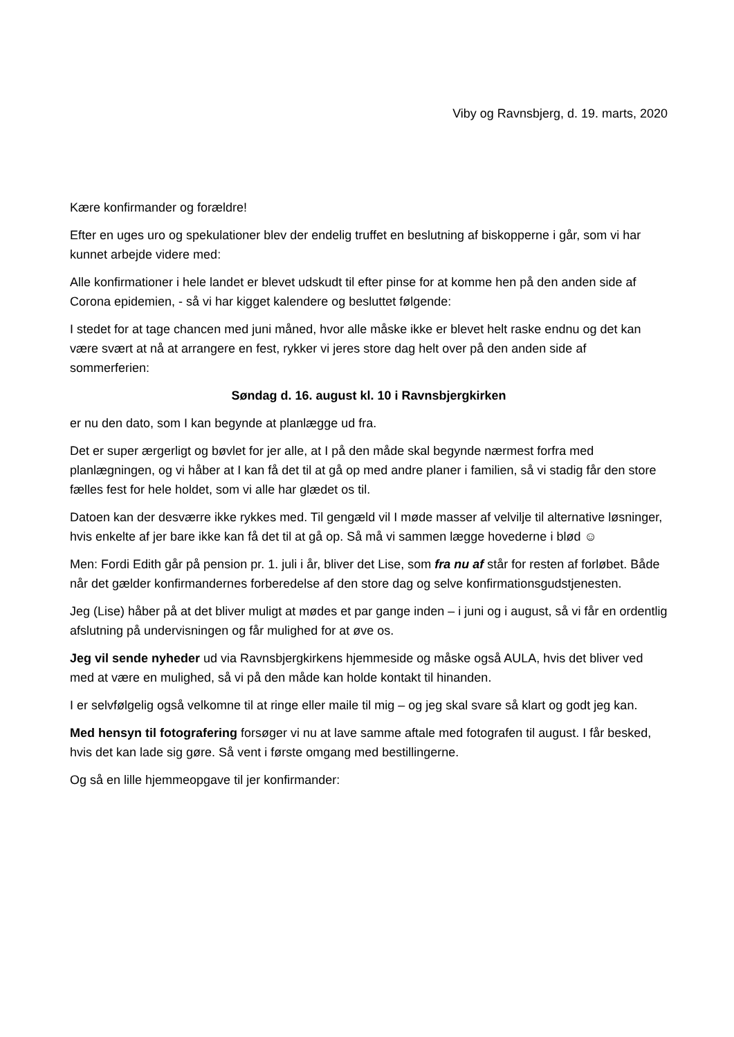Viby og Ravnsbjerg, d. 19. marts, 2020
Kære konfirmander og forældre!
Efter en uges uro og spekulationer blev der endelig truffet en beslutning af biskopperne i går, som vi har kunnet arbejde videre med:
Alle konfirmationer i hele landet er blevet udskudt til efter pinse for at komme hen på den anden side af Corona epidemien, - så vi har kigget kalendere og besluttet følgende:
I stedet for at tage chancen med juni måned, hvor alle måske ikke er blevet helt raske endnu og det kan være svært at nå at arrangere en fest, rykker vi jeres store dag helt over på den anden side af sommerferien:
Søndag d. 16. august kl. 10 i Ravnsbjergkirken
er nu den dato, som I kan begynde at planlægge ud fra.
Det er super ærgerligt og bøvlet for jer alle, at I på den måde skal begynde nærmest forfra med planlægningen, og vi håber at I kan få det til at gå op med andre planer i familien, så vi stadig får den store fælles fest for hele holdet, som vi alle har glædet os til.
Datoen kan der desværre ikke rykkes med. Til gengæld vil I møde masser af velvilje til alternative løsninger, hvis enkelte af jer bare ikke kan få det til at gå op. Så må vi sammen lægge hovederne i blød ☺
Men: Fordi Edith går på pension pr. 1. juli i år, bliver det Lise, som fra nu af står for resten af forløbet. Både når det gælder konfirmandernes forberedelse af den store dag og selve konfirmationsgudstjenesten.
Jeg (Lise) håber på at det bliver muligt at mødes et par gange inden – i juni og i august, så vi får en ordentlig afslutning på undervisningen og får mulighed for at øve os.
Jeg vil sende nyheder ud via Ravnsbjergkirkens hjemmeside og måske også AULA, hvis det bliver ved med at være en mulighed, så vi på den måde kan holde kontakt til hinanden.
I er selvfølgelig også velkomne til at ringe eller maile til mig – og jeg skal svare så klart og godt jeg kan.
Med hensyn til fotografering forsøger vi nu at lave samme aftale med fotografen til august. I får besked, hvis det kan lade sig gøre. Så vent i første omgang med bestillingerne.
Og så en lille hjemmeopgave til jer konfirmander: